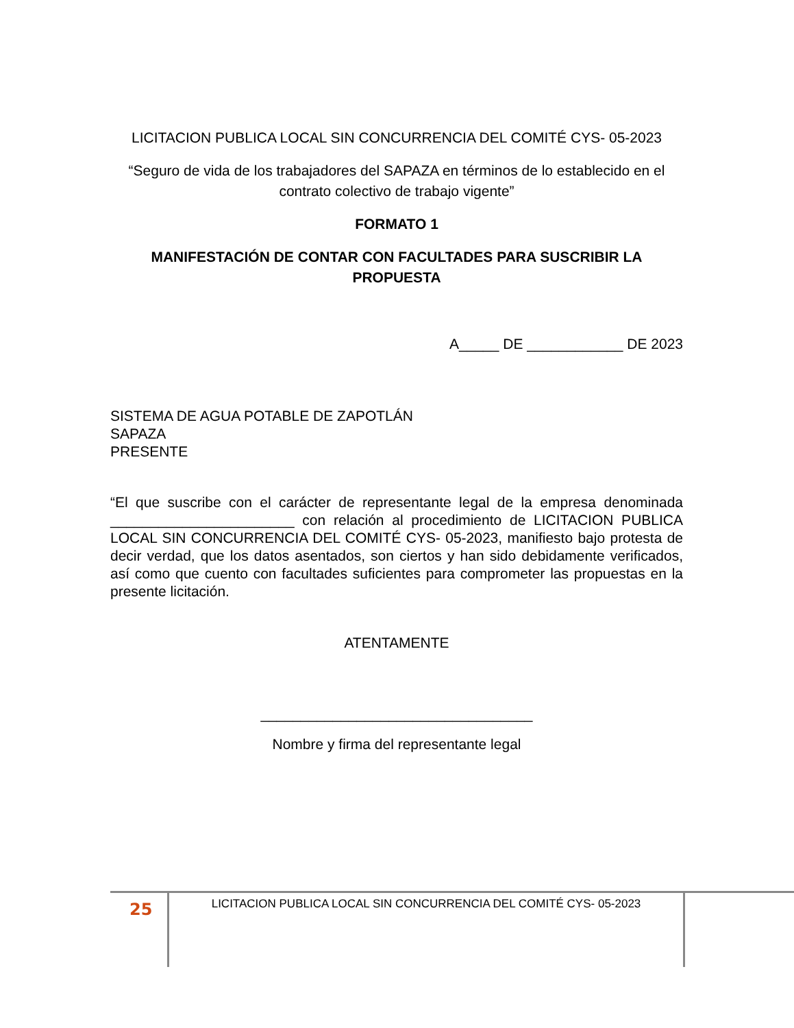LICITACION PUBLICA LOCAL SIN CONCURRENCIA DEL COMITÉ CYS- 05-2023
“Seguro de vida de los trabajadores del SAPAZA en términos de lo establecido en el contrato colectivo de trabajo vigente”
FORMATO 1
MANIFESTACIÓN DE CONTAR CON FACULTADES PARA SUSCRIBIR LA PROPUESTA
A_____ DE ____________ DE 2023
SISTEMA DE AGUA POTABLE DE ZAPOTLÁN
SAPAZA
PRESENTE
“El que suscribe con el carácter de representante legal de la empresa denominada _______________________ con relación al procedimiento de LICITACION PUBLICA LOCAL SIN CONCURRENCIA DEL COMITÉ CYS- 05-2023, manifiesto bajo protesta de decir verdad, que los datos asentados, son ciertos y han sido debidamente verificados, así como que cuento con facultades suficientes para comprometer las propuestas en la presente licitación.
ATENTAMENTE
__________________________________
Nombre y firma del representante legal
25
LICITACION PUBLICA LOCAL SIN CONCURRENCIA DEL COMITÉ CYS- 05-2023